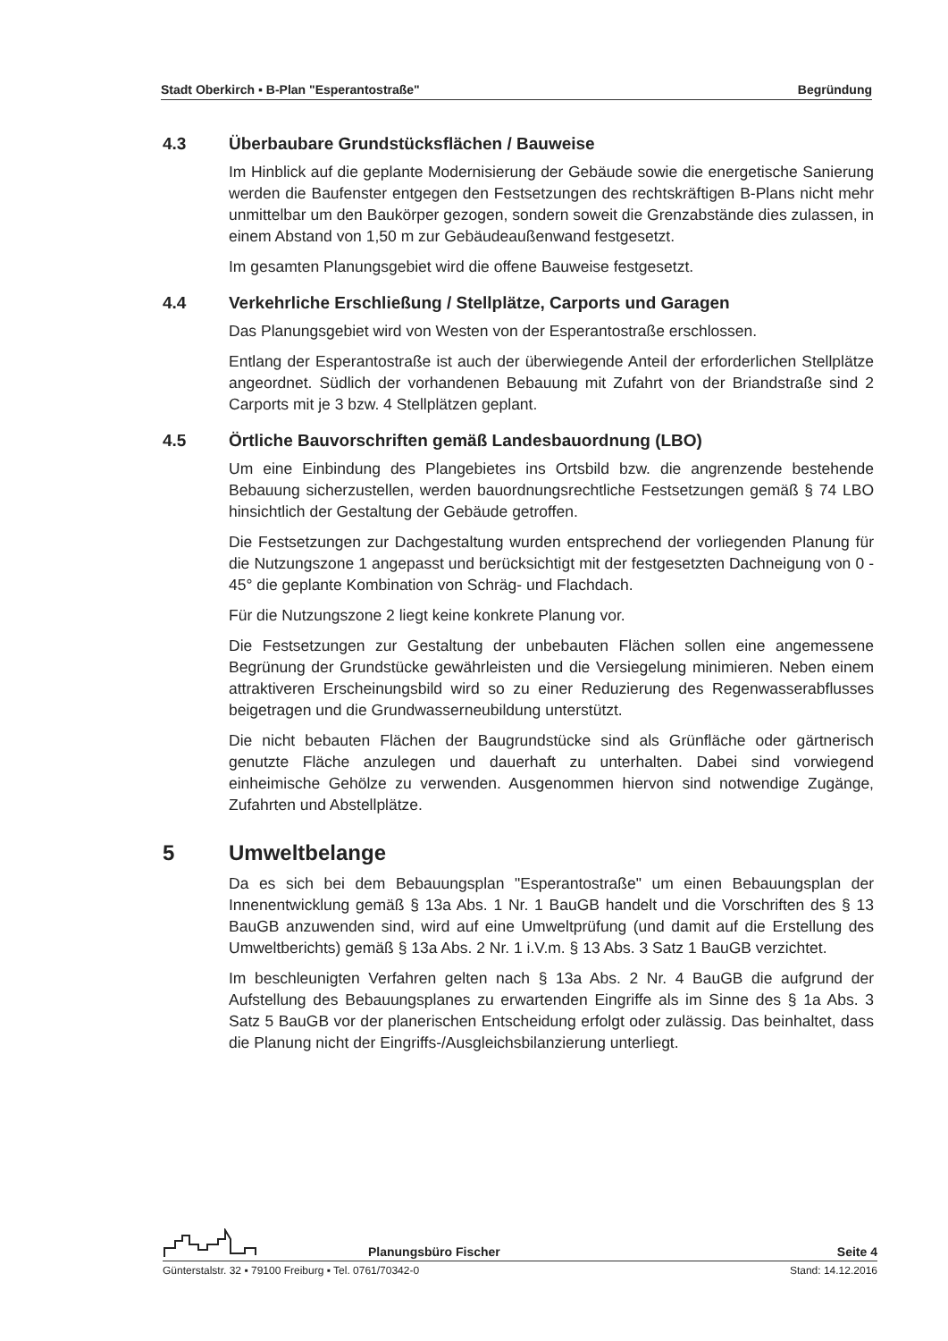Stadt Oberkirch ▪ B-Plan "Esperantostraße" Begründung
4.3 Überbaubare Grundstücksflächen / Bauweise
Im Hinblick auf die geplante Modernisierung der Gebäude sowie die energetische Sanierung werden die Baufenster entgegen den Festsetzungen des rechtskräftigen B-Plans nicht mehr unmittelbar um den Baukörper gezogen, sondern soweit die Grenzabstände dies zulassen, in einem Abstand von 1,50 m zur Gebäudeaußenwand festgesetzt.
Im gesamten Planungsgebiet wird die offene Bauweise festgesetzt.
4.4 Verkehrliche Erschließung / Stellplätze, Carports und Garagen
Das Planungsgebiet wird von Westen von der Esperantostraße erschlossen.
Entlang der Esperantostraße ist auch der überwiegende Anteil der erforderlichen Stellplätze angeordnet. Südlich der vorhandenen Bebauung mit Zufahrt von der Briandstraße sind 2 Carports mit je 3 bzw. 4 Stellplätzen geplant.
4.5 Örtliche Bauvorschriften gemäß Landesbauordnung (LBO)
Um eine Einbindung des Plangebietes ins Ortsbild bzw. die angrenzende bestehende Bebauung sicherzustellen, werden bauordnungsrechtliche Festsetzungen gemäß § 74 LBO hinsichtlich der Gestaltung der Gebäude getroffen.
Die Festsetzungen zur Dachgestaltung wurden entsprechend der vorliegenden Planung für die Nutzungszone 1 angepasst und berücksichtigt mit der festgesetzten Dachneigung von 0 - 45° die geplante Kombination von Schräg- und Flachdach.
Für die Nutzungszone 2 liegt keine konkrete Planung vor.
Die Festsetzungen zur Gestaltung der unbebauten Flächen sollen eine angemessene Begrünung der Grundstücke gewährleisten und die Versiegelung minimieren. Neben einem attraktiveren Erscheinungsbild wird so zu einer Reduzierung des Regenwasserabflusses beigetragen und die Grundwasserneubildung unterstützt.
Die nicht bebauten Flächen der Baugrundstücke sind als Grünfläche oder gärtnerisch genutzte Fläche anzulegen und dauerhaft zu unterhalten. Dabei sind vorwiegend einheimische Gehölze zu verwenden. Ausgenommen hiervon sind notwendige Zugänge, Zufahrten und Abstellplätze.
5 Umweltbelange
Da es sich bei dem Bebauungsplan "Esperantostraße" um einen Bebauungsplan der Innenentwicklung gemäß § 13a Abs. 1 Nr. 1 BauGB handelt und die Vorschriften des § 13 BauGB anzuwenden sind, wird auf eine Umweltprüfung (und damit auf die Erstellung des Umweltberichts) gemäß § 13a Abs. 2 Nr. 1 i.V.m. § 13 Abs. 3 Satz 1 BauGB verzichtet.
Im beschleunigten Verfahren gelten nach § 13a Abs. 2 Nr. 4 BauGB die aufgrund der Aufstellung des Bebauungsplanes zu erwartenden Eingriffe als im Sinne des § 1a Abs. 3 Satz 5 BauGB vor der planerischen Entscheidung erfolgt oder zulässig. Das beinhaltet, dass die Planung nicht der Eingriffs-/Ausgleichsbilanzierung unterliegt.
Planungsbüro Fischer Seite 4
Günterstalstr. 32 ▪ 79100 Freiburg ▪ Tel. 0761/70342-0 Stand: 14.12.2016